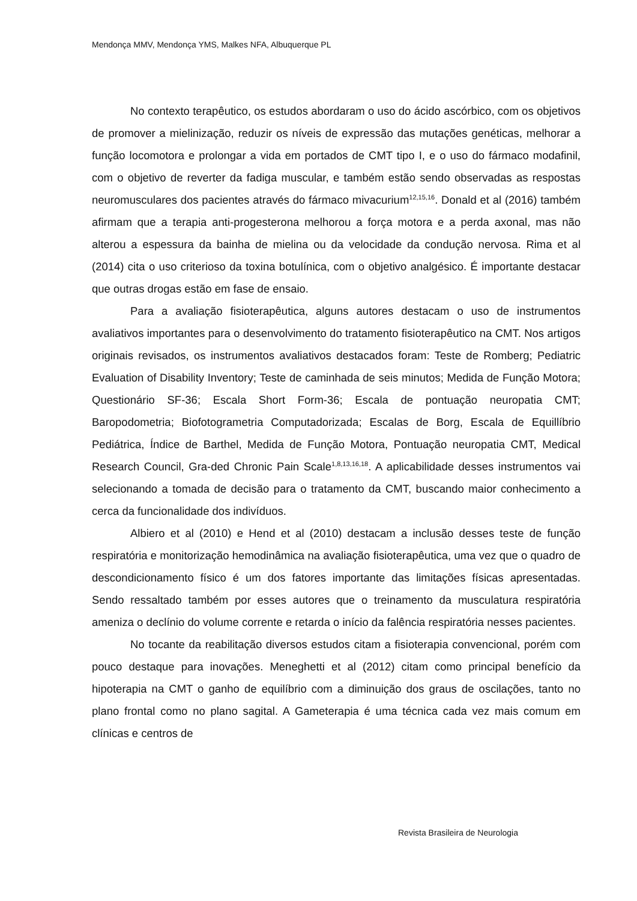Mendonça MMV, Mendonça YMS, Malkes NFA, Albuquerque PL
No contexto terapêutico, os estudos abordaram o uso do ácido ascórbico, com os objetivos de promover a mielinização, reduzir os níveis de expressão das mutações genéticas, melhorar a função locomotora e prolongar a vida em portados de CMT tipo I, e o uso do fármaco modafinil, com o objetivo de reverter da fadiga muscular, e também estão sendo observadas as respostas neuromusculares dos pacientes através do fármaco mivacurium<sup>12,15,16</sup>. Donald et al (2016) também afirmam que a terapia anti-progesterona melhorou a força motora e a perda axonal, mas não alterou a espessura da bainha de mielina ou da velocidade da condução nervosa. Rima et al (2014) cita o uso criterioso da toxina botulínica, com o objetivo analgésico. É importante destacar que outras drogas estão em fase de ensaio.
Para a avaliação fisioterapêutica, alguns autores destacam o uso de instrumentos avaliativos importantes para o desenvolvimento do tratamento fisioterapêutico na CMT. Nos artigos originais revisados, os instrumentos avaliativos destacados foram: Teste de Romberg; Pediatric Evaluation of Disability Inventory; Teste de caminhada de seis minutos; Medida de Função Motora; Questionário SF-36; Escala Short Form-36; Escala de pontuação neuropatia CMT; Baropodometria; Biofotogrametria Computadorizada; Escalas de Borg, Escala de Equillíbrio Pediátrica, Índice de Barthel, Medida de Função Motora, Pontuação neuropatia CMT, Medical Research Council, Gra-ded Chronic Pain Scale<sup>1,8,13,16,18</sup>. A aplicabilidade desses instrumentos vai selecionando a tomada de decisão para o tratamento da CMT, buscando maior conhecimento a cerca da funcionalidade dos indivíduos.
Albiero et al (2010) e Hend et al (2010) destacam a inclusão desses teste de função respiratória e monitorização hemodinâmica na avaliação fisioterapêutica, uma vez que o quadro de descondicionamento físico é um dos fatores importante das limitações físicas apresentadas. Sendo ressaltado também por esses autores que o treinamento da musculatura respiratória ameniza o declínio do volume corrente e retarda o início da falência respiratória nesses pacientes.
No tocante da reabilitação diversos estudos citam a fisioterapia convencional, porém com pouco destaque para inovações. Meneghetti et al (2012) citam como principal benefício da hipoterapia na CMT o ganho de equilíbrio com a diminuição dos graus de oscilações, tanto no plano frontal como no plano sagital. A Gameterapia é uma técnica cada vez mais comum em clínicas e centros de
Revista Brasileira de Neurologia